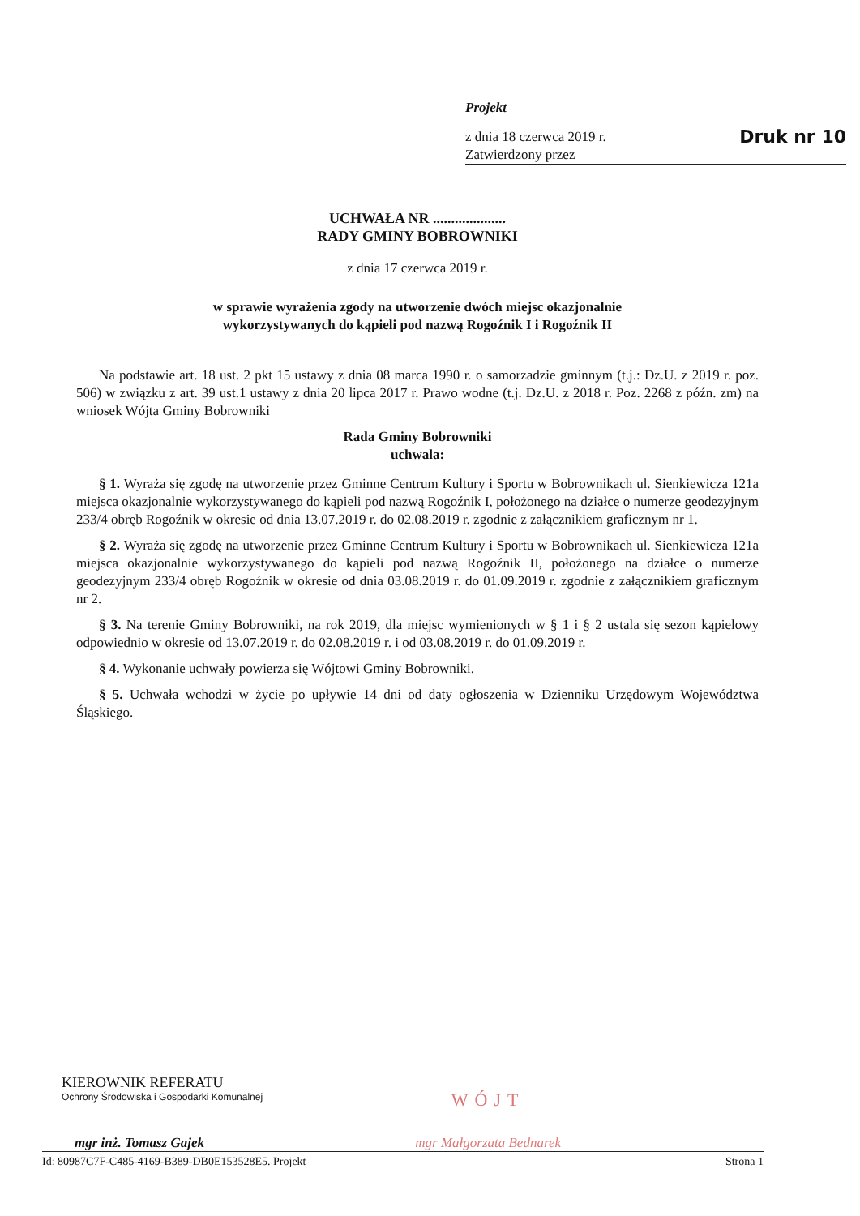Projekt
z dnia 18 czerwca 2019 r. Druk nr 10
Zatwierdzony przez
UCHWAŁA NR ....................
RADY GMINY BOBROWNIKI
z dnia 17 czerwca 2019 r.
w sprawie wyrażenia zgody na utworzenie dwóch miejsc okazjonalnie
wykorzystywanych do kąpieli pod nazwą Rogoźnik I i Rogoźnik II
Na podstawie art. 18 ust. 2 pkt 15 ustawy z dnia 08 marca 1990 r. o samorzadzie gminnym (t.j.: Dz.U. z 2019 r. poz. 506) w związku z art. 39 ust.1 ustawy z dnia 20 lipca 2017 r. Prawo wodne (t.j. Dz.U. z 2018 r. Poz. 2268 z późn. zm) na wniosek Wójta Gminy Bobrowniki
Rada Gminy Bobrowniki
uchwala:
§ 1. Wyraża się zgodę na utworzenie przez Gminne Centrum Kultury i Sportu w Bobrownikach ul. Sienkiewicza 121a miejsca okazjonalnie wykorzystywanego do kąpieli pod nazwą Rogoźnik I, położonego na działce o numerze geodezyjnym 233/4 obręb Rogoźnik w okresie od dnia 13.07.2019 r. do 02.08.2019 r. zgodnie z załącznikiem graficznym nr 1.
§ 2. Wyraża się zgodę na utworzenie przez Gminne Centrum Kultury i Sportu w Bobrownikach ul. Sienkiewicza 121a miejsca okazjonalnie wykorzystywanego do kąpieli pod nazwą Rogoźnik II, położonego na działce o numerze geodezyjnym 233/4 obręb Rogoźnik w okresie od dnia 03.08.2019 r. do 01.09.2019 r. zgodnie z załącznikiem graficznym nr 2.
§ 3. Na terenie Gminy Bobrowniki, na rok 2019, dla miejsc wymienionych w § 1 i § 2 ustala się sezon kąpielowy odpowiednio w okresie od 13.07.2019 r. do 02.08.2019 r. i od 03.08.2019 r. do 01.09.2019 r.
§ 4. Wykonanie uchwały powierza się Wójtowi Gminy Bobrowniki.
§ 5. Uchwała wchodzi w życie po upływie 14 dni od daty ogłoszenia w Dzienniku Urzędowym Województwa Śląskiego.
KIEROWNIK REFERATU
Ochrony Środowiska i Gospodarki Komunalnej
mgr inż. Tomasz Gajek
WÓJT
mgr Małgorzata Bednarek
Id: 80987C7F-C485-4169-B389-DB0E153528E5. Projekt Strona 1